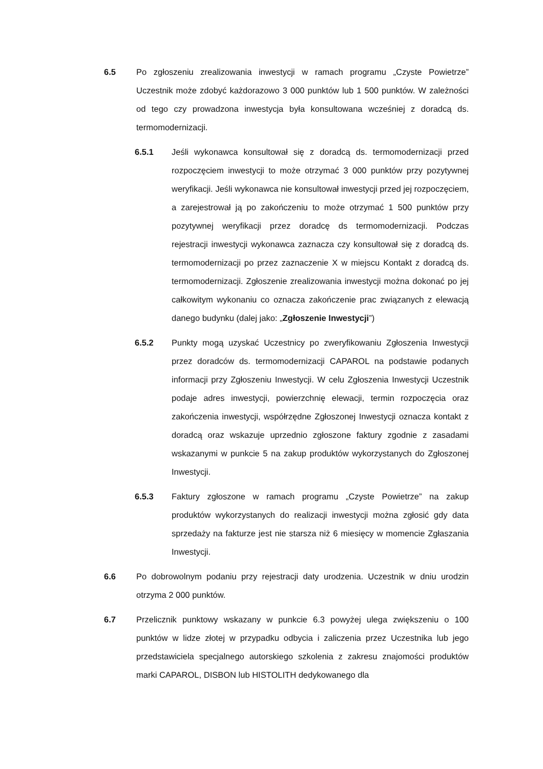6.5 Po zgłoszeniu zrealizowania inwestycji w ramach programu „Czyste Powietrze” Uczestnik może zdobyć każdorazowo 3 000 punktów lub 1 500 punktów. W zależności od tego czy prowadzona inwestycja była konsultowana wcześniej z doradcą ds. termomodernizacji.
6.5.1 Jeśli wykonawca konsultował się z doradcą ds. termomodernizacji przed rozpoczęciem inwestycji to może otrzymać 3 000 punktów przy pozytywnej weryfikacji. Jeśli wykonawca nie konsultował inwestycji przed jej rozpoczęciem, a zarejestrował ją po zakończeniu to może otrzymać 1 500 punktów przy pozytywnej weryfikacji przez doradcę ds termomodernizacji. Podczas rejestracji inwestycji wykonawca zaznacza czy konsultował się z doradcą ds. termomodernizacji po przez zaznaczenie X w miejscu Kontakt z doradcą ds. termomodernizacji. Zgłoszenie zrealizowania inwestycji można dokonać po jej całkowitym wykonaniu co oznacza zakończenie prac związanych z elewacją danego budynku (dalej jako: „Zgłoszenie Inwestycji”)
6.5.2 Punkty mogą uzyskać Uczestnicy po zweryfikowaniu Zgłoszenia Inwestycji przez doradców ds. termomodernizacji CAPAROL na podstawie podanych informacji przy Zgłoszeniu Inwestycji. W celu Zgłoszenia Inwestycji Uczestnik podaje adres inwestycji, powierzchnię elewacji, termin rozpoczęcia oraz zakończenia inwestycji, współrzędne Zgłoszonej Inwestycji oznacza kontakt z doradcą oraz wskazuje uprzednio zgłoszone faktury zgodnie z zasadami wskazanymi w punkcie 5 na zakup produktów wykorzystanych do Zgłoszonej Inwestycji.
6.5.3 Faktury zgłoszone w ramach programu „Czyste Powietrze” na zakup produktów wykorzystanych do realizacji inwestycji można zgłosić gdy data sprzedaży na fakturze jest nie starsza niż 6 miesięcy w momencie Zgłaszania Inwestycji.
6.6 Po dobrowolnym podaniu przy rejestracji daty urodzenia. Uczestnik w dniu urodzin otrzyma 2 000 punktów.
6.7 Przelicznik punktowy wskazany w punkcie 6.3 powyżej ulega zwiększeniu o 100 punktów w lidze złotej w przypadku odbycia i zaliczenia przez Uczestnika lub jego przedstawiciela specjalnego autorskiego szkolenia z zakresu znajomości produktów marki CAPAROL, DISBON lub HISTOLITH dedykowanego dla